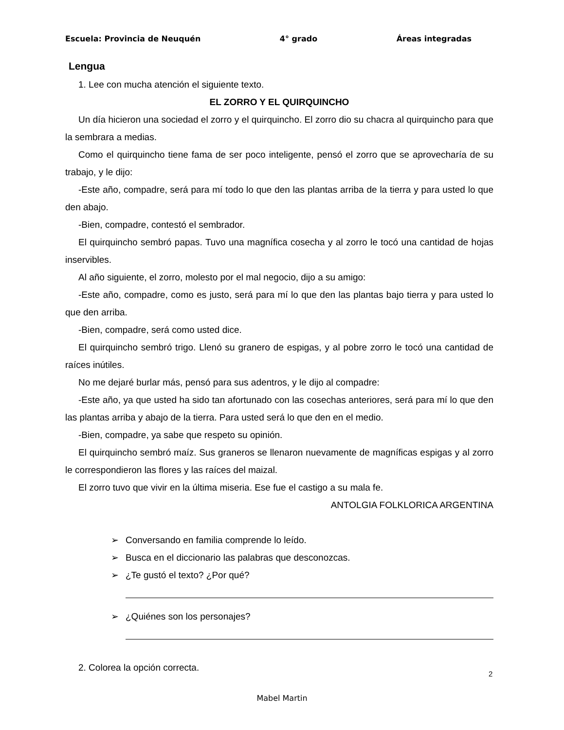Escuela: Provincia de Neuquén 4° grado Áreas integradas
Lengua
1. Lee con mucha atención el siguiente texto.
EL ZORRO Y EL QUIRQUINCHO
Un día hicieron una sociedad el zorro y el quirquincho. El zorro dio su chacra al quirquincho para que la sembrara a medias.
Como el quirquincho tiene fama de ser poco inteligente, pensó el zorro que se aprovecharía de su trabajo, y le dijo:
-Este año, compadre, será para mí todo lo que den las plantas arriba de la tierra y para usted lo que den abajo.
-Bien, compadre, contestó el sembrador.
El quirquincho sembró papas. Tuvo una magnífica cosecha y al zorro le tocó una cantidad de hojas inservibles.
Al año siguiente, el zorro, molesto por el mal negocio, dijo a su amigo:
-Este año, compadre, como es justo, será para mí lo que den las plantas bajo tierra y para usted lo que den arriba.
-Bien, compadre, será como usted dice.
El quirquincho sembró trigo. Llenó su granero de espigas, y al pobre zorro le tocó una cantidad de raíces inútiles.
No me dejaré burlar más, pensó para sus adentros, y le dijo al compadre:
-Este año, ya que usted ha sido tan afortunado con las cosechas anteriores, será para mí lo que den las plantas arriba y abajo de la tierra. Para usted será lo que den en el medio.
-Bien, compadre, ya sabe que respeto su opinión.
El quirquincho sembró maíz. Sus graneros se llenaron nuevamente de magníficas espigas y al zorro le correspondieron las flores y las raíces del maizal.
El zorro tuvo que vivir en la última miseria. Ese fue el castigo a su mala fe.
ANTOLGIA FOLKLORICA ARGENTINA
➢ Conversando en familia comprende lo leído.
➢ Busca en el diccionario las palabras que desconozcas.
➢ ¿Te gustó el texto? ¿Por qué?
➢ ¿Quiénes son los personajes?
2. Colorea la opción correcta.
2
Mabel Martin